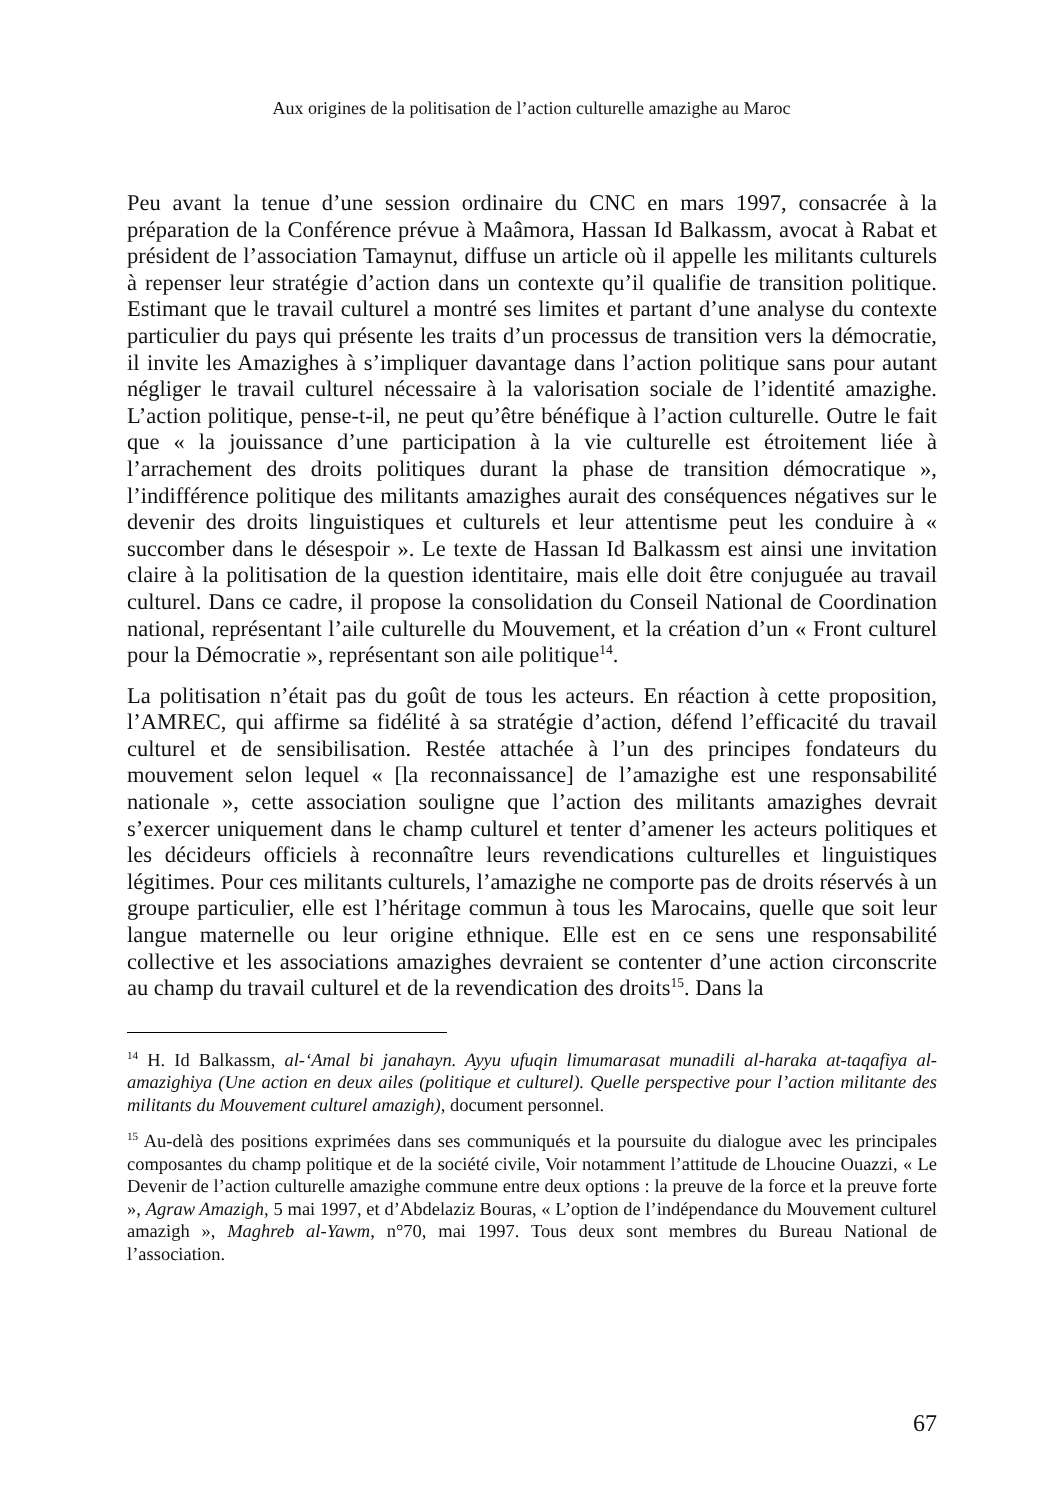Aux origines de la politisation de l’action culturelle amazighe au Maroc
Peu avant la tenue d’une session ordinaire du CNC en mars 1997, consacrée à la préparation de la Conférence prévue à Maâmora, Hassan Id Balkassm, avocat à Rabat et président de l’association Tamaynut, diffuse un article où il appelle les militants culturels à repenser leur stratégie d’action dans un contexte qu’il qualifie de transition politique. Estimant que le travail culturel a montré ses limites et partant d’une analyse du contexte particulier du pays qui présente les traits d’un processus de transition vers la démocratie, il invite les Amazighes à s’impliquer davantage dans l’action politique sans pour autant négliger le travail culturel nécessaire à la valorisation sociale de l’identité amazighe. L’action politique, pense-t-il, ne peut qu’être bénéfique à l’action culturelle. Outre le fait que « la jouissance d’une participation à la vie culturelle est étroitement liée à l’arrachement des droits politiques durant la phase de transition démocratique », l’indifférence politique des militants amazighes aurait des conséquences négatives sur le devenir des droits linguistiques et culturels et leur attentisme peut les conduire à « succomber dans le désespoir ». Le texte de Hassan Id Balkassm est ainsi une invitation claire à la politisation de la question identitaire, mais elle doit être conjuguée au travail culturel. Dans ce cadre, il propose la consolidation du Conseil National de Coordination national, représentant l’aile culturelle du Mouvement, et la création d’un « Front culturel pour la Démocratie », représentant son aile politique<sup>14</sup>.
La politisation n’était pas du goût de tous les acteurs. En réaction à cette proposition, l’AMREC, qui affirme sa fidélité à sa stratégie d’action, défend l’efficacité du travail culturel et de sensibilisation. Restée attachée à l’un des principes fondateurs du mouvement selon lequel « [la reconnaissance] de l’amazighe est une responsabilité nationale », cette association souligne que l’action des militants amazighes devrait s’exercer uniquement dans le champ culturel et tenter d’amener les acteurs politiques et les décideurs officiels à reconnaître leurs revendications culturelles et linguistiques légitimes. Pour ces militants culturels, l’amazighe ne comporte pas de droits réservés à un groupe particulier, elle est l’héritage commun à tous les Marocains, quelle que soit leur langue maternelle ou leur origine ethnique. Elle est en ce sens une responsabilité collective et les associations amazighes devraient se contenter d’une action circonscrite au champ du travail culturel et de la revendication des droits<sup>15</sup>. Dans la
<sup>14</sup> H. Id Balkassm, al-‘Amal bi janahayn. Ayyu ufuqin limumarasat munadili al-haraka at-taqafiya al-amazighiya (Une action en deux ailes (politique et culturel). Quelle perspective pour l’action militante des militants du Mouvement culturel amazigh), document personnel.
<sup>15</sup> Au-delà des positions exprimées dans ses communiqués et la poursuite du dialogue avec les principales composantes du champ politique et de la société civile, Voir notamment l’attitude de Lhoucine Ouazzi, « Le Devenir de l’action culturelle amazighe commune entre deux options : la preuve de la force et la preuve forte », Agraw Amazigh, 5 mai 1997, et d’Abdelaziz Bouras, « L’option de l’indépendance du Mouvement culturel amazigh », Maghreb al-Yawm, n°70, mai 1997. Tous deux sont membres du Bureau National de l’association.
67